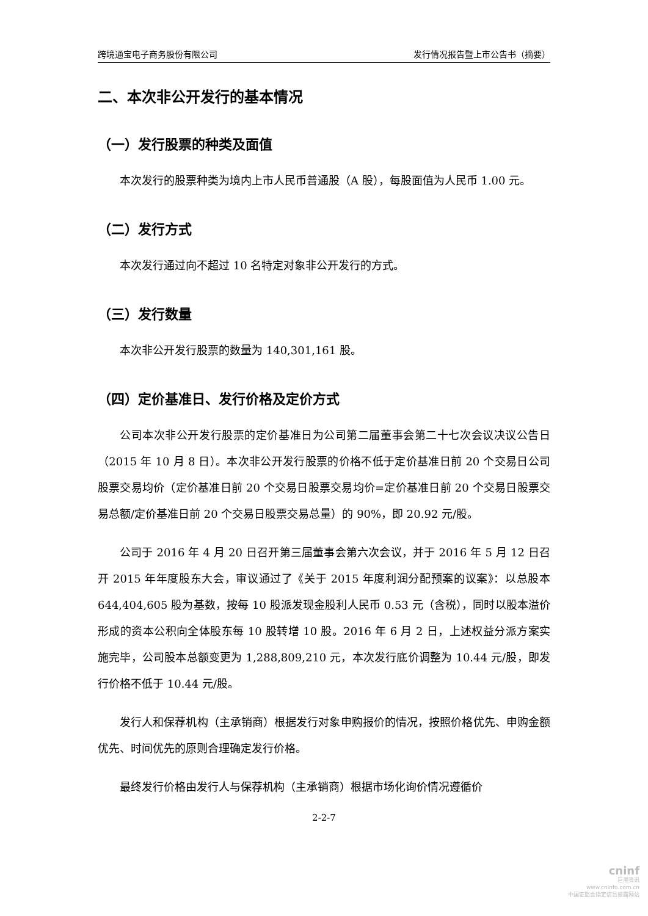跨境通宝电子商务股份有限公司 发行情况报告暨上市公告书（摘要）
二、本次非公开发行的基本情况
（一）发行股票的种类及面值
本次发行的股票种类为境内上市人民币普通股（A 股），每股面值为人民币 1.00 元。
（二）发行方式
本次发行通过向不超过 10 名特定对象非公开发行的方式。
（三）发行数量
本次非公开发行股票的数量为 140,301,161 股。
（四）定价基准日、发行价格及定价方式
公司本次非公开发行股票的定价基准日为公司第二届董事会第二十七次会议决议公告日（2015 年 10 月 8 日）。本次非公开发行股票的价格不低于定价基准日前 20 个交易日公司股票交易均价（定价基准日前 20 个交易日股票交易均价=定价基准日前 20 个交易日股票交易总额/定价基准日前 20 个交易日股票交易总量）的 90%，即 20.92 元/股。
公司于 2016 年 4 月 20 日召开第三届董事会第六次会议，并于 2016 年 5 月 12 日召开 2015 年年度股东大会，审议通过了《关于 2015 年度利润分配预案的议案》：以总股本 644,404,605 股为基数，按每 10 股派发现金股利人民币 0.53 元（含税），同时以股本溢价形成的资本公积向全体股东每 10 股转增 10 股。2016 年 6 月 2 日，上述权益分派方案实施完毕，公司股本总额变更为 1,288,809,210 元，本次发行底价调整为 10.44 元/股，即发行价格不低于 10.44 元/股。
发行人和保荐机构（主承销商）根据发行对象申购报价的情况，按照价格优先、申购金额优先、时间优先的原则合理确定发行价格。
最终发行价格由发行人与保荐机构（主承销商）根据市场化询价情况遵循价
2-2-7
cninf
巨潮资讯
www.cninfo.com.cn
中国证监会指定信息披露网站